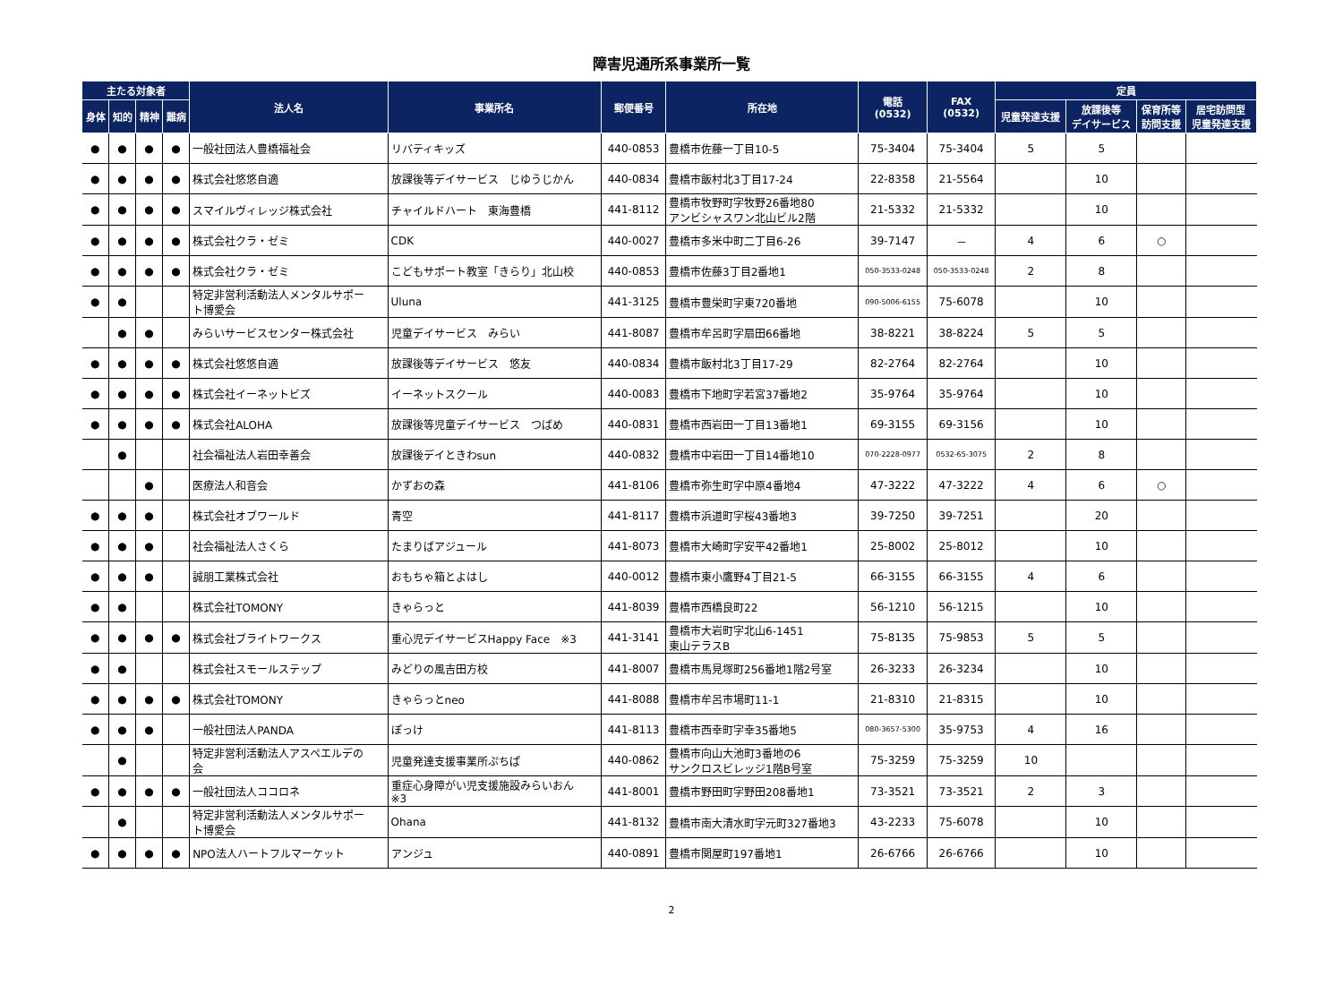障害児通所系事業所一覧
| 主たる対象者 | | | | 法人名 | 事業所名 | 郵便番号 | 所在地 | 電話 (0532) | FAX (0532) | 定員 | | | |
| --- | --- | --- | --- | --- | --- | --- | --- | --- | --- | --- | --- | --- | --- |
| 身体 | 知的 | 精神 | 難病 | | | | | | | 児童発達支援 | 放課後等 デイサービス | 保育所等 訪問支援 | 居宅訪問型 児童発達支援 |
| ● | ● | ● | ● | 一般社団法人豊橋福祉会 | リバティキッズ | 440-0853 | 豊橋市佐藤一丁目10-5 | 75-3404 | 75-3404 | 5 | 5 | | |
| ● | ● | ● | ● | 株式会社悠悠自適 | 放課後等デイサービス じゆうじかん | 440-0834 | 豊橋市飯村北3丁目17-24 | 22-8358 | 21-5564 | | 10 | | |
| ● | ● | ● | ● | スマイルヴィレッジ株式会社 | チャイルドハート 東海豊橋 | 441-8112 | 豊橋市牧野町字牧野26番地80 アンビシャスワン北山ビル2階 | 21-5332 | 21-5332 | | 10 | | |
| ● | ● | ● | ● | 株式会社クラ・ゼミ | CDK | 440-0027 | 豊橋市多米中町二丁目6-26 | 39-7147 | － | 4 | 6 | ○ | |
| ● | ● | ● | ● | 株式会社クラ・ゼミ | こどもサポート教室「きらり」北山校 | 440-0853 | 豊橋市佐藤3丁目2番地1 | 050-3533-0248 | 050-3533-0248 | 2 | 8 | | |
| ● | ● | | | 特定非営利活動法人メンタルサポー ト博愛会 | Uluna | 441-3125 | 豊橋市豊栄町字東720番地 | 090-5006-6155 | 75-6078 | | 10 | | |
| | ● | ● | | みらいサービスセンター株式会社 | 児童デイサービス みらい | 441-8087 | 豊橋市牟呂町字扇田66番地 | 38-8221 | 38-8224 | 5 | 5 | | |
| ● | ● | ● | ● | 株式会社悠悠自適 | 放課後等デイサービス 悠友 | 440-0834 | 豊橋市飯村北3丁目17-29 | 82-2764 | 82-2764 | | 10 | | |
| ● | ● | ● | ● | 株式会社イーネットビズ | イーネットスクール | 440-0083 | 豊橋市下地町字若宮37番地2 | 35-9764 | 35-9764 | | 10 | | |
| ● | ● | ● | ● | 株式会社ALOHA | 放課後等児童デイサービス つばめ | 440-0831 | 豊橋市西岩田一丁目13番地1 | 69-3155 | 69-3156 | | 10 | | |
| | ● | | | 社会福祉法人岩田幸善会 | 放課後デイときわsun | 440-0832 | 豊橋市中岩田一丁目14番地10 | 070-2228-0977 | 0532-65-3075 | 2 | 8 | | |
| | | ● | | 医療法人和音会 | かずおの森 | 441-8106 | 豊橋市弥生町字中原4番地4 | 47-3222 | 47-3222 | 4 | 6 | ○ | |
| ● | ● | ● | | 株式会社オブワールド | 青空 | 441-8117 | 豊橋市浜道町字桜43番地3 | 39-7250 | 39-7251 | | 20 | | |
| ● | ● | ● | | 社会福祉法人さくら | たまりばアジュール | 441-8073 | 豊橋市大崎町字安平42番地1 | 25-8002 | 25-8012 | | 10 | | |
| ● | ● | ● | | 誠朋工業株式会社 | おもちゃ箱とよはし | 440-0012 | 豊橋市東小鷹野4丁目21-5 | 66-3155 | 66-3155 | 4 | 6 | | |
| ● | ● | | | 株式会社TOMONY | きゃらっと | 441-8039 | 豊橋市西橋良町22 | 56-1210 | 56-1215 | | 10 | | |
| ● | ● | ● | ● | 株式会社ブライトワークス | 重心児デイサービスHappy Face ※3 | 441-3141 | 豊橋市大岩町字北山6-1451 東山テラスB | 75-8135 | 75-9853 | 5 | 5 | | |
| ● | ● | | | 株式会社スモールステップ | みどりの風吉田方校 | 441-8007 | 豊橋市馬見塚町256番地1階2号室 | 26-3233 | 26-3234 | | 10 | | |
| ● | ● | ● | ● | 株式会社TOMONY | きゃらっとneo | 441-8088 | 豊橋市牟呂市場町11-1 | 21-8310 | 21-8315 | | 10 | | |
| ● | ● | ● | | 一般社団法人PANDA | ぽっけ | 441-8113 | 豊橋市西幸町字幸35番地5 | 080-3657-5300 | 35-9753 | 4 | 16 | | |
| | ● | | | 特定非営利活動法人アスペエルデの 会 | 児童発達支援事業所ぷちぱ | 440-0862 | 豊橋市向山大池町3番地の6 サンクロスビレッジ1階B号室 | 75-3259 | 75-3259 | 10 | | | |
| ● | ● | ● | ● | 一般社団法人ココロネ | 重症心身障がい児支援施設みらいおん ※3 | 441-8001 | 豊橋市野田町字野田208番地1 | 73-3521 | 73-3521 | 2 | 3 | | |
| | ● | | | 特定非営利活動法人メンタルサポー ト博愛会 | Ohana | 441-8132 | 豊橋市南大清水町字元町327番地3 | 43-2233 | 75-6078 | | 10 | | |
| ● | ● | ● | ● | NPO法人ハートフルマーケット | アンジュ | 440-0891 | 豊橋市関屋町197番地1 | 26-6766 | 26-6766 | | 10 | | |
2